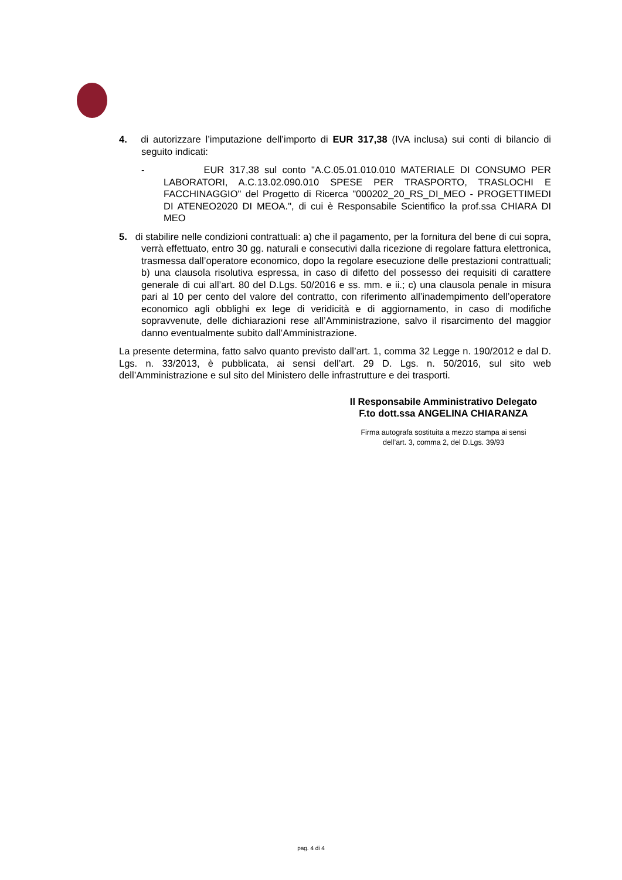4. di autorizzare l’imputazione dell’importo di EUR 317,38 (IVA inclusa) sui conti di bilancio di seguito indicati:
- EUR 317,38 sul conto "A.C.05.01.010.010 MATERIALE DI CONSUMO PER LABORATORI, A.C.13.02.090.010 SPESE PER TRASPORTO, TRASLOCHI E FACCHINAGGIO" del Progetto di Ricerca "000202_20_RS_DI_MEO - PROGETTIMEDI DI ATENEO2020 DI MEOA.", di cui è Responsabile Scientifico la prof.ssa CHIARA DI MEO
5. di stabilire nelle condizioni contrattuali: a) che il pagamento, per la fornitura del bene di cui sopra, verrà effettuato, entro 30 gg. naturali e consecutivi dalla ricezione di regolare fattura elettronica, trasmessa dall’operatore economico, dopo la regolare esecuzione delle prestazioni contrattuali; b) una clausola risolutiva espressa, in caso di difetto del possesso dei requisiti di carattere generale di cui all’art. 80 del D.Lgs. 50/2016 e ss. mm. e ii.; c) una clausola penale in misura pari al 10 per cento del valore del contratto, con riferimento all’inadempimento dell’operatore economico agli obblighi ex lege di veridicità e di aggiornamento, in caso di modifiche sopravvenute, delle dichiarazioni rese all’Amministrazione, salvo il risarcimento del maggior danno eventualmente subito dall’Amministrazione.
La presente determina, fatto salvo quanto previsto dall’art. 1, comma 32 Legge n. 190/2012 e dal D. Lgs. n. 33/2013, è pubblicata, ai sensi dell’art. 29 D. Lgs. n. 50/2016, sul sito web dell’Amministrazione e sul sito del Ministero delle infrastrutture e dei trasporti.
Il Responsabile Amministrativo Delegato
F.to dott.ssa ANGELINA CHIARANZA
Firma autografa sostituita a mezzo stampa ai sensi
dell’art. 3, comma 2, del D.Lgs. 39/93
pag. 4 di 4